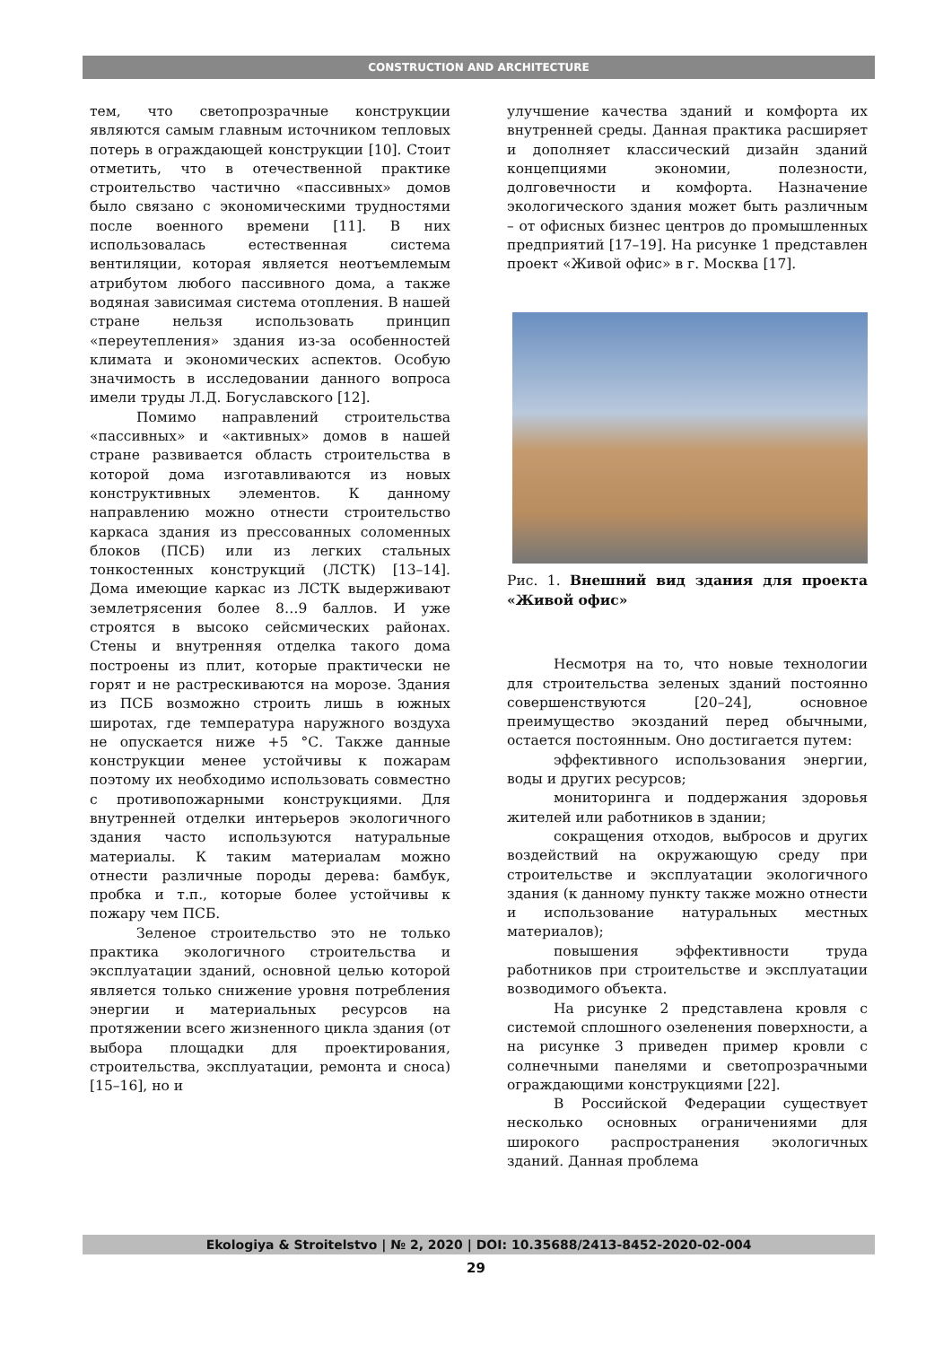CONSTRUCTION AND ARCHITECTURE
тем, что светопрозрачные конструкции являются самым главным источником тепловых потерь в ограждающей конструкции [10]. Стоит отметить, что в отечественной практике строительство частично «пассивных» домов было связано с экономическими трудностями после военного времени [11]. В них использовалась естественная система вентиляции, которая является неотъемлемым атрибутом любого пассивного дома, а также водяная зависимая система отопления. В нашей стране нельзя использовать принцип «переутепления» здания из-за особенностей климата и экономических аспектов. Особую значимость в исследовании данного вопроса имели труды Л.Д. Богуславского [12].
Помимо направлений строительства «пассивных» и «активных» домов в нашей стране развивается область строительства в которой дома изготавливаются из новых конструктивных элементов. К данному направлению можно отнести строительство каркаса здания из прессованных соломенных блоков (ПСБ) или из легких стальных тонкостенных конструкций (ЛСТК) [13–14]. Дома имеющие каркас из ЛСТК выдерживают землетрясения более 8…9 баллов. И уже строятся в высоко сейсмических районах. Стены и внутренняя отделка такого дома построены из плит, которые практически не горят и не растрескиваются на морозе. Здания из ПСБ возможно строить лишь в южных широтах, где температура наружного воздуха не опускается ниже +5 °С. Также данные конструкции менее устойчивы к пожарам поэтому их необходимо использовать совместно с противопожарными конструкциями. Для внутренней отделки интерьеров экологичного здания часто используются натуральные материалы. К таким материалам можно отнести различные породы дерева: бамбук, пробка и т.п., которые более устойчивы к пожару чем ПСБ.
Зеленое строительство это не только практика экологичного строительства и эксплуатации зданий, основной целью которой является только снижение уровня потребления энергии и материальных ресурсов на протяжении всего жизненного цикла здания (от выбора площадки для проектирования, строительства, эксплуатации, ремонта и сноса) [15–16], но и
улучшение качества зданий и комфорта их внутренней среды. Данная практика расширяет и дополняет классический дизайн зданий концепциями экономии, полезности, долговечности и комфорта. Назначение экологического здания может быть различным – от офисных бизнес центров до промышленных предприятий [17–19]. На рисунке 1 представлен проект «Живой офис» в г. Москва [17].
Рис. 1. Внешний вид здания для проекта «Живой офис»
Несмотря на то, что новые технологии для строительства зеленых зданий постоянно совершенствуются [20–24], основное преимущество экозданий перед обычными, остается постоянным. Оно достигается путем:
эффективного использования энергии, воды и других ресурсов;
мониторинга и поддержания здоровья жителей или работников в здании;
сокращения отходов, выбросов и других воздействий на окружающую среду при строительстве и эксплуатации экологичного здания (к данному пункту также можно отнести и использование натуральных местных материалов);
повышения эффективности труда работников при строительстве и эксплуатации возводимого объекта.
На рисунке 2 представлена кровля с системой сплошного озеленения поверхности, а на рисунке 3 приведен пример кровли с солнечными панелями и светопрозрачными ограждающими конструкциями [22].
В Российской Федерации существует несколько основных ограничениями для широкого распространения экологичных зданий. Данная проблема
Ekologiya & Stroitelstvo | № 2, 2020 | DOI: 10.35688/2413-8452-2020-02-004
29